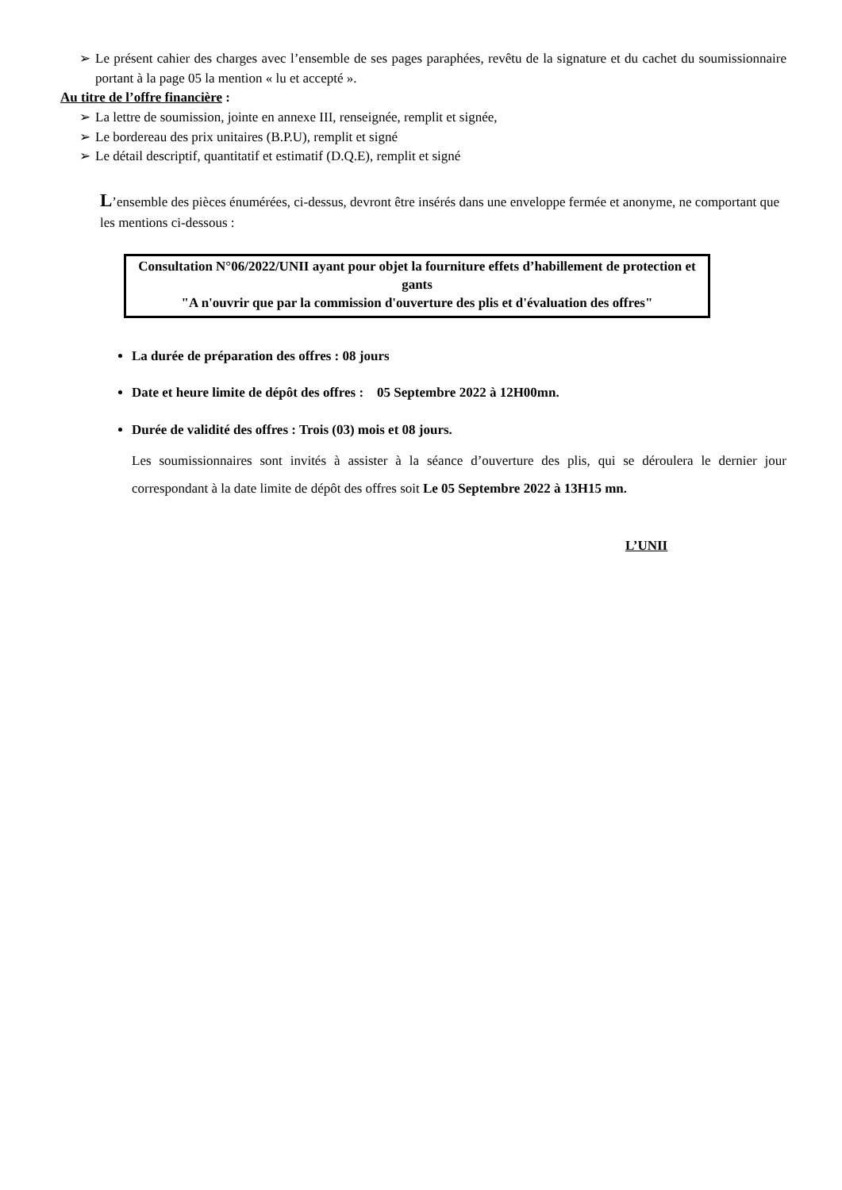➢ Le présent cahier des charges avec l’ensemble de ses pages paraphées, revêtu de la signature et du cachet du soumissionnaire portant à la page 05 la mention « lu et accepté ».
Au titre de l’offre financière :
➢ La lettre de soumission, jointe en annexe III, renseignée, remplit et signée,
➢ Le bordereau des prix unitaires (B.P.U), remplit et signé
➢ Le détail descriptif, quantitatif et estimatif (D.Q.E), remplit et signé
L’ensemble des pièces énumérées, ci-dessus, devront être insérés dans une enveloppe fermée et anonyme, ne comportant que les mentions ci-dessous :
Consultation N°06/2022/UNII ayant pour objet la fourniture effets d’habillement de protection et gants
"A n'ouvrir que par la commission d'ouverture des plis et d'évaluation des offres"
La durée de préparation des offres : 08 jours
Date et heure limite de dépôt des offres : 05 Septembre 2022 à 12H00mn.
Durée de validité des offres : Trois (03) mois et 08 jours.
Les soumissionnaires sont invités à assister à la séance d’ouverture des plis, qui se déroulera le dernier jour correspondant à la date limite de dépôt des offres soit Le 05 Septembre 2022 à 13H15 mn.
L’UNII